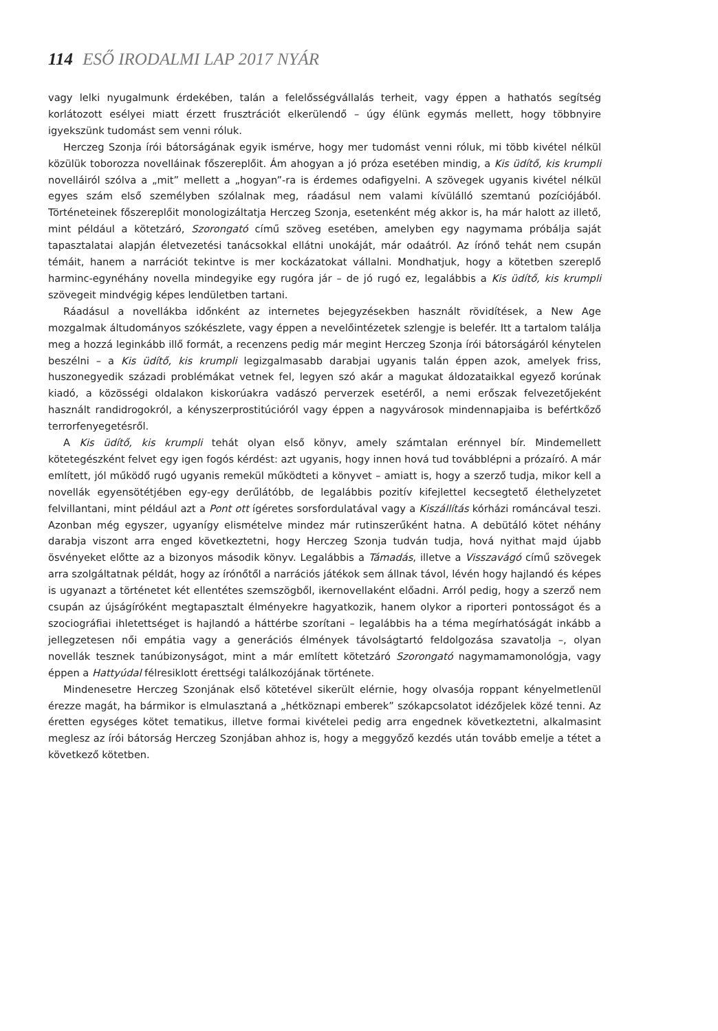114 ESŐ IRODALMI LAP 2017 NYÁR
vagy lelki nyugalmunk érdekében, talán a felelősségvállalás terheit, vagy éppen a hathatós segítség korlátozott esélyei miatt érzett frusztrációt elkerülendő – úgy élünk egymás mellett, hogy többnyire igyekszünk tudomást sem venni róluk.
Herczeg Szonja írói bátorságának egyik ismérve, hogy mer tudomást venni róluk, mi több kivétel nélkül közülük toborozza novelláinak főszereplőit. Ám ahogyan a jó próza esetében mindig, a Kis üdítő, kis krumpli novelláiról szólva a „mit” mellett a „hogyan”-ra is érdemes odafigyelni. A szövegek ugyanis kivétel nélkül egyes szám első személyben szólalnak meg, ráadásul nem valami kívülálló szemtanú pozíciójából. Történeteinek főszereplőit monologizáltatja Herczeg Szonja, esetenként még akkor is, ha már halott az illető, mint például a kötetzáró, Szorongató című szöveg esetében, amelyben egy nagymama próbálja saját tapasztalatai alapján életvezetési tanácsokkal ellátni unokáját, már odaátról. Az írónő tehát nem csupán témáit, hanem a narrációt tekintve is mer kockázatokat vállalni. Mondhatjuk, hogy a kötetben szereplő harminc-egynéhány novella mindegyike egy rugóra jár – de jó rugó ez, legalábbis a Kis üdítő, kis krumpli szövegeit mindvégig képes lendületben tartani.
Ráadásul a novellákba időnként az internetes bejegyzésekben használt rövidítések, a New Age mozgalmak áltudományos szókészlete, vagy éppen a nevelőintézetek szlengje is belefér. Itt a tartalom találja meg a hozzá leginkább illő formát, a recenzens pedig már megint Herczeg Szonja írói bátorságáról kénytelen beszélni – a Kis üdítő, kis krumpli legizgalmasabb darabjai ugyanis talán éppen azok, amelyek friss, huszonegyedik századi problémákat vetnek fel, legyen szó akár a magukat áldozataikkal egyező korúnak kiadó, a közösségi oldalakon kiskorúakra vadászó perverzek esetéről, a nemi erőszak felvezetőjeként használt randidrogokról, a kényszerprostitúcióról vagy éppen a nagyvárosok mindennapjaiba is befértkőző terrorfenyegetésről.
A Kis üdítő, kis krumpli tehát olyan első könyv, amely számtalan erénnyel bír. Mindemellett kötetegészként felvet egy igen fogós kérdést: azt ugyanis, hogy innen hová tud továbblépni a prózaíró. A már említett, jól működő rugó ugyanis remekül működteti a könyvet – amiatt is, hogy a szerző tudja, mikor kell a novellák egyensötétjében egy-egy derűlátóbb, de legalábbis pozitív kifejlettel kecsegtető élethelyzetet felvillantani, mint például azt a Pont ott ígéretes sorsfordulatával vagy a Kiszállítás kórházi románcával teszi. Azonban még egyszer, ugyanígy elismételve mindez már rutinszerűként hatna. A debütáló kötet néhány darabja viszont arra enged következtetni, hogy Herczeg Szonja tudván tudja, hová nyithat majd újabb ösvényeket előtte az a bizonyos második könyv. Legalábbis a Támadás, illetve a Visszavágó című szövegek arra szolgáltatnak példát, hogy az írónőtől a narrációs játékok sem állnak távol, lévén hogy hajlandó és képes is ugyanazt a történetet két ellentétes szemszögből, ikernovellaként előadni. Arról pedig, hogy a szerző nem csupán az újságíróként megtapasztalt élményekre hagyatkozik, hanem olykor a riporteri pontosságot és a szociográfiai ihletettséget is hajlandó a háttérbe szorítani – legalábbis ha a téma megírhatóságát inkább a jellegzetesen női empátia vagy a generációs élmények távolságtartó feldolgozása szavatolja –, olyan novellák tesznek tanúbizonyságot, mint a már említett kötetzáró Szorongató nagymamamonológja, vagy éppen a Hattyúdal félresiklott érettségi találkozójának története.
Mindenesetre Herczeg Szonjának első kötetével sikerült elérnie, hogy olvasója roppant kényelmetlenül érezze magát, ha bármikor is elmulasztaná a „hétköznapi emberek” szókapcsolatot idézőjelek közé tenni. Az éretten egységes kötet tematikus, illetve formai kivételei pedig arra engednek következtetni, alkalmasint meglesz az írói bátorság Herczeg Szonjában ahhoz is, hogy a meggyőző kezdés után tovább emelje a tétet a következő kötetben.